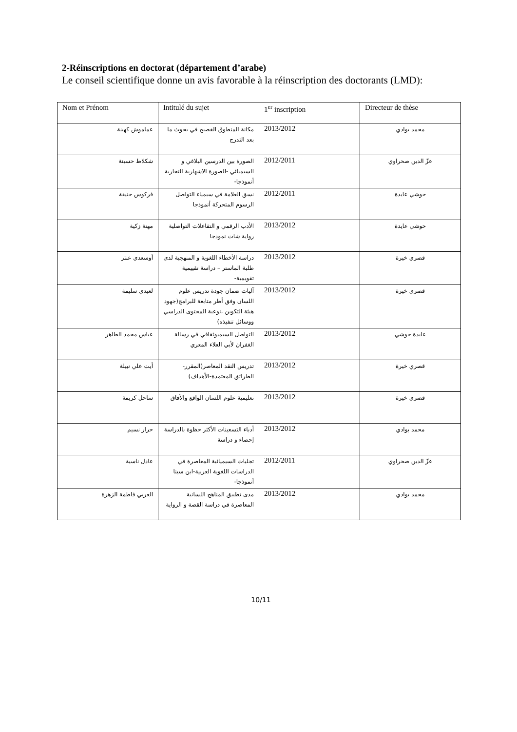2-Réinscriptions en doctorat (département d’arabe)
Le conseil scientifique donne un avis favorable à la réinscription des doctorants (LMD):
| Nom et Prénom | Intitulé du sujet | 1<sup>er</sup> inscription | Directeur de thèse |
| --- | --- | --- | --- |
| عماموش كهينة | مكانة المنطوق الفصيح في بحوث ما بعد التدرج | 2013/2012 | محمد بوادي |
| شكلاط حسينة | الصورة بين الدرسين البلاغي و السيميائي -الصورة الاشهارية التجارية أنموذجا- | 2012/2011 | عزّ الدين صحراوي |
| فركوس حنيفة | نسق العلامة في سيمياء التواصل الرسوم المتحركة أنموذجا | 2012/2011 | حوشي عايدة |
| مهنة زكية | الأدب الرقمي و التفاعلات التواصلية رواية شات نموذجا | 2013/2012 | حوشي عايدة |
| أوسعدي عنتر | دراسة الأخطاء اللغوية و المنهجية لدى طلبة الماستر – دراسة تقييمية تقويمية- | 2013/2012 | قصري خيرة |
| لعيدي سليمة | آليات ضمان جودة تدريس علوم اللسان وفق أطر متابعة للبرامج(جهود هيئة التكوين ،نوعية المحتوى الدراسي ووسائل تنفيذه) | 2013/2012 | قصري خيرة |
| عباس محمد الطاهر | التواصل السيميوثقافي في رسالة الغفران لأبي العلاء المعري | 2013/2012 | عايدة حوشي |
| أيت علي نبيلة | تدريس النقد المعاصر(المقرر-الطرائق المعتمدة-الأهداف) | 2013/2012 | قصري خيرة |
| ساحل كريمة | تعليمية علوم اللسان الواقع والأفاق | 2013/2012 | قصري خيرة |
| حرار نسيم | أدباء التسعينات الأكثر حظوة بالدراسة إحصاء و دراسة | 2013/2012 | محمد بوادي |
| عادل ناسية | تجليات السيميائية المعاصرة في الدراسات اللغوية العربية-ابن سينا أنموذجا- | 2012/2011 | عزّ الدين صحراوي |
| العربي فاطمة الزهرة | مدى تطبيق المناهج اللسانية المعاصرة في دراسة القصة و الرواية | 2013/2012 | محمد بوادي |
10/11